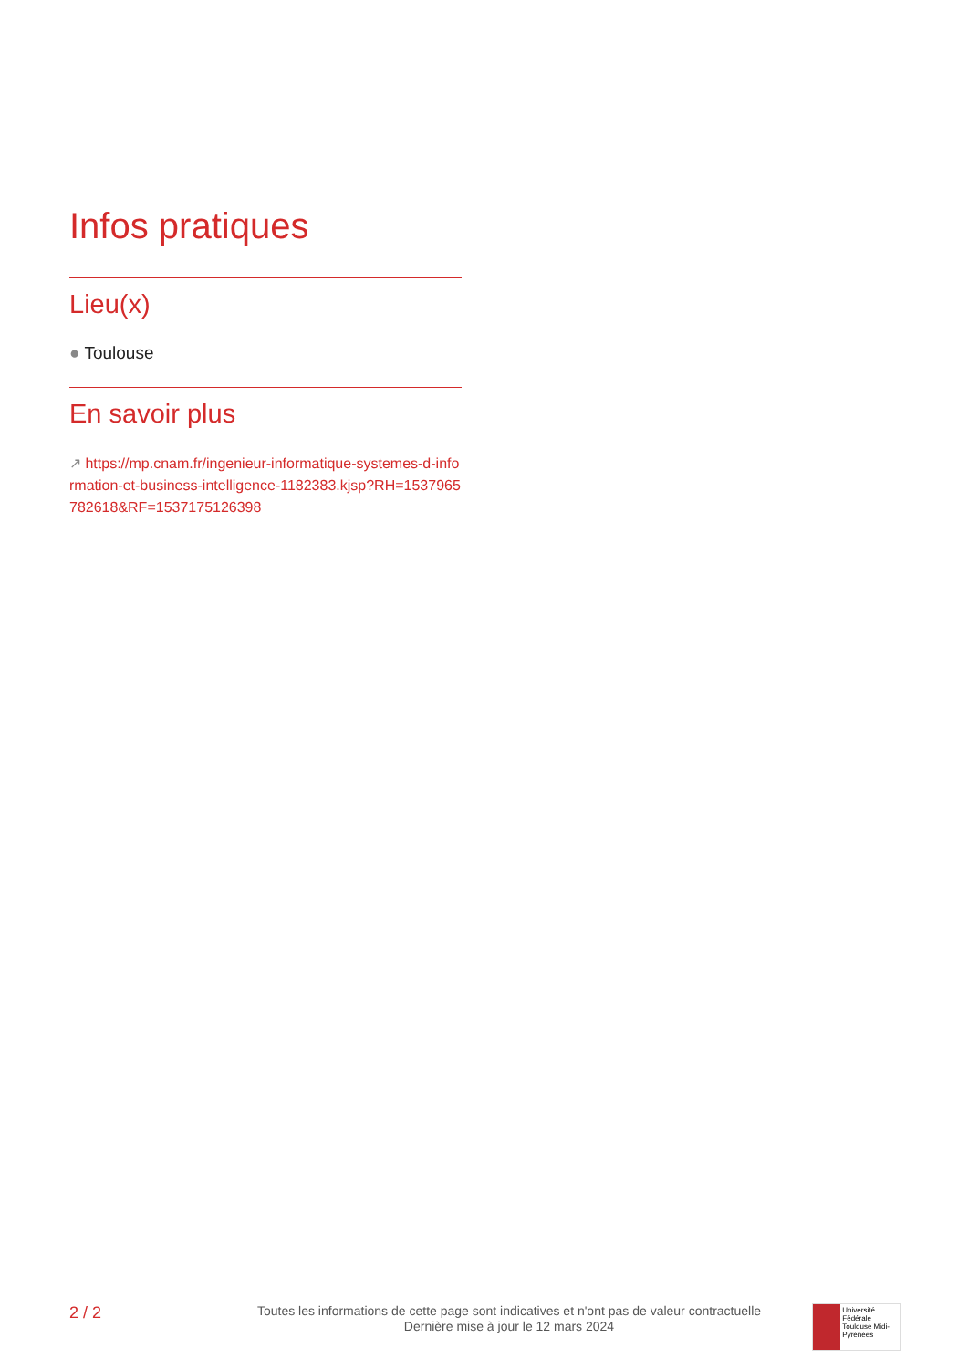Infos pratiques
Lieu(x)
● Toulouse
En savoir plus
↗ https://mp.cnam.fr/ingenieur-informatique-systemes-d-information-et-business-intelligence-1182383.kjsp?RH=1537965782618&RF=1537175126398
2 / 2
Toutes les informations de cette page sont indicatives et n'ont pas de valeur contractuelle
Dernière mise à jour le 12 mars 2024
Université Fédérale
Toulouse Midi-Pyrénées